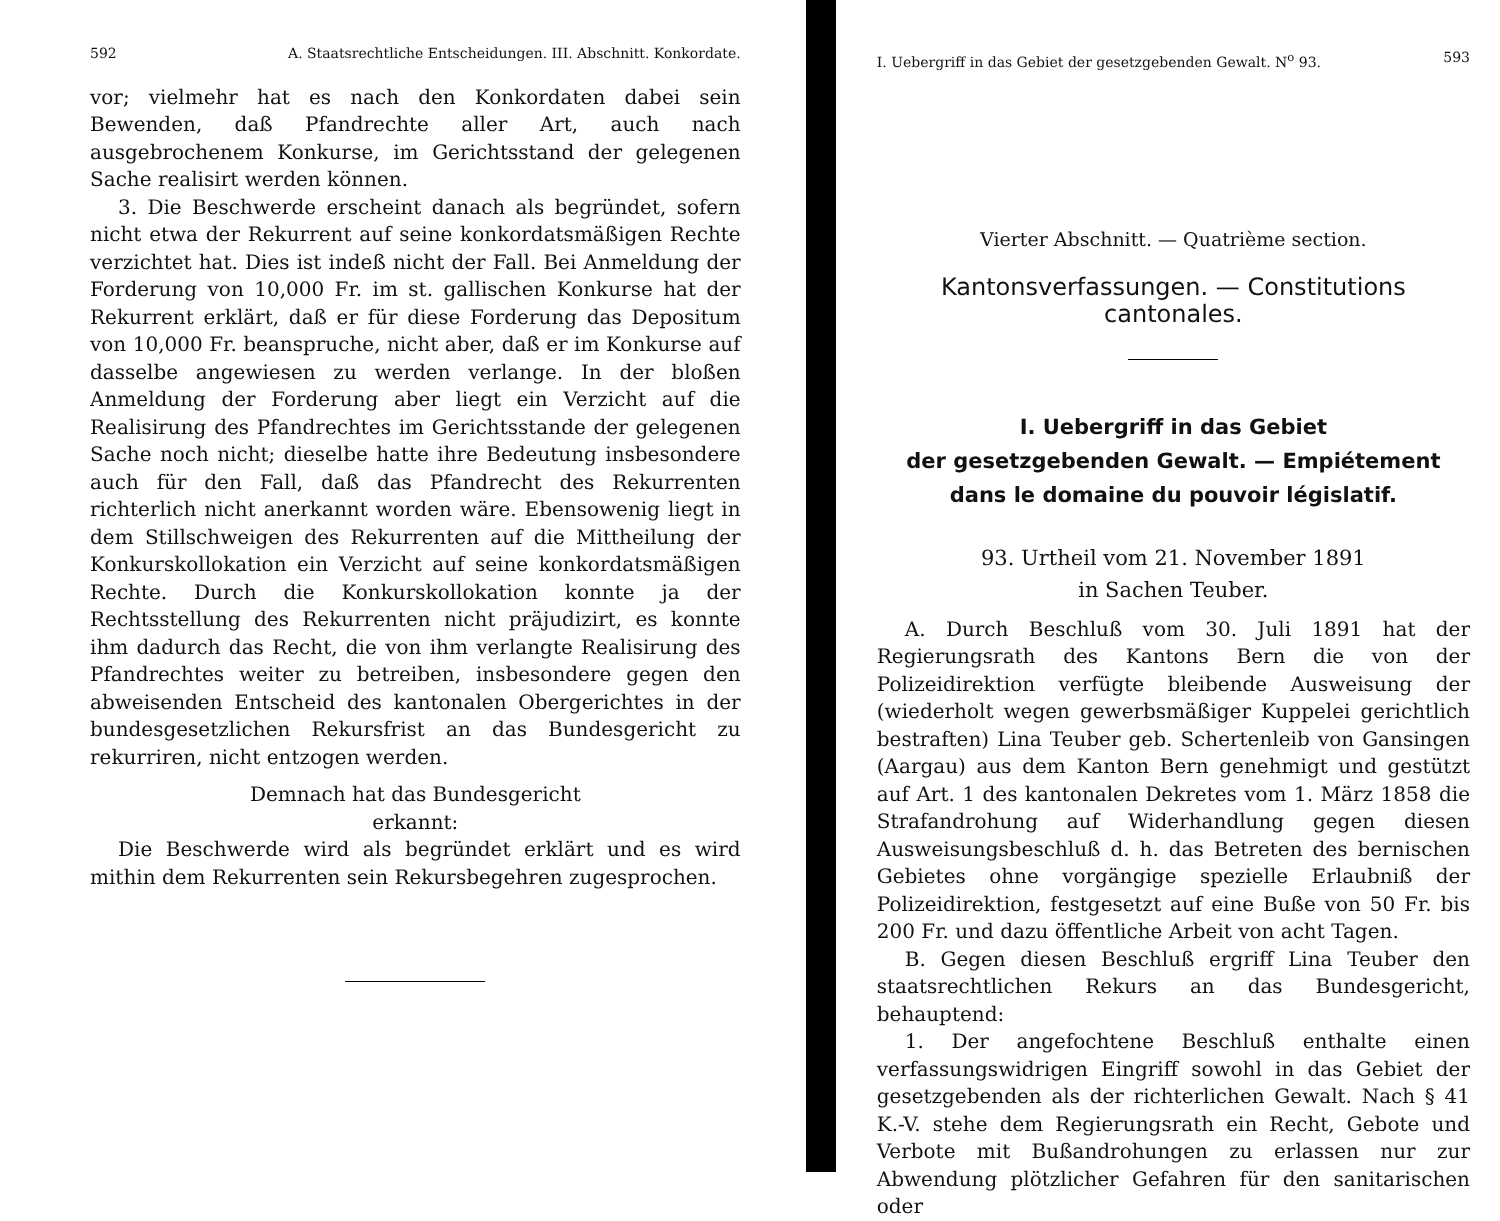592 A. Staatsrechtliche Entscheidungen. III. Abschnitt. Konkordate.
vor; vielmehr hat es nach den Konkordaten dabei sein Bewenden, daß Pfandrechte aller Art, auch nach ausgebrochenem Konkurse, im Gerichtsstand der gelegenen Sache realisirt werden können.
3. Die Beschwerde erscheint danach als begründet, sofern nicht etwa der Rekurrent auf seine konkordatsmäßigen Rechte verzichtet hat. Dies ist indeß nicht der Fall. Bei Anmeldung der Forderung von 10,000 Fr. im st. gallischen Konkurse hat der Rekurrent erklärt, daß er für diese Forderung das Depositum von 10,000 Fr. beanspruche, nicht aber, daß er im Konkurse auf dasselbe angewiesen zu werden verlange. In der bloßen Anmeldung der Forderung aber liegt ein Verzicht auf die Realisirung des Pfandrechtes im Gerichtsstande der gelegenen Sache noch nicht; dieselbe hatte ihre Bedeutung insbesondere auch für den Fall, daß das Pfandrecht des Rekurrenten richterlich nicht anerkannt worden wäre. Ebensowenig liegt in dem Stillschweigen des Rekurrenten auf die Mittheilung der Konkurskollokation ein Verzicht auf seine konkordatsmäßigen Rechte. Durch die Konkurskollokation konnte ja der Rechtsstellung des Rekurrenten nicht präjudizirt, es konnte ihm dadurch das Recht, die von ihm verlangte Realisirung des Pfandrechtes weiter zu betreiben, insbesondere gegen den abweisenden Entscheid des kantonalen Obergerichtes in der bundesgesetzlichen Rekursfrist an das Bundesgericht zu rekurriren, nicht entzogen werden.
Demnach hat das Bundesgericht
erkannt:
Die Beschwerde wird als begründet erklärt und es wird mithin dem Rekurrenten sein Rekursbegehren zugesprochen.
I. Uebergriff in das Gebiet der gesetzgebenden Gewalt. N<sup>o</sup> 93. 593
Vierter Abschnitt. — Quatrième section.
Kantonsverfassungen. — Constitutions cantonales.
I. Uebergriff in das Gebiet
der gesetzgebenden Gewalt. — Empiétement
dans le domaine du pouvoir législatif.
93. Urtheil vom 21. November 1891
in Sachen Teuber.
A. Durch Beschluß vom 30. Juli 1891 hat der Regierungsrath des Kantons Bern die von der Polizeidirektion verfügte bleibende Ausweisung der (wiederholt wegen gewerbsmäßiger Kuppelei gerichtlich bestraften) Lina Teuber geb. Schertenleib von Gansingen (Aargau) aus dem Kanton Bern genehmigt und gestützt auf Art. 1 des kantonalen Dekretes vom 1. März 1858 die Strafandrohung auf Widerhandlung gegen diesen Ausweisungsbeschluß d. h. das Betreten des bernischen Gebietes ohne vorgängige spezielle Erlaubniß der Polizeidirektion, festgesetzt auf eine Buße von 50 Fr. bis 200 Fr. und dazu öffentliche Arbeit von acht Tagen.
B. Gegen diesen Beschluß ergriff Lina Teuber den staatsrechtlichen Rekurs an das Bundesgericht, behauptend:
1. Der angefochtene Beschluß enthalte einen verfassungswidrigen Eingriff sowohl in das Gebiet der gesetzgebenden als der richterlichen Gewalt. Nach § 41 K.-V. stehe dem Regierungsrath ein Recht, Gebote und Verbote mit Bußandrohungen zu erlassen nur zur Abwendung plötzlicher Gefahren für den sanitarischen oder